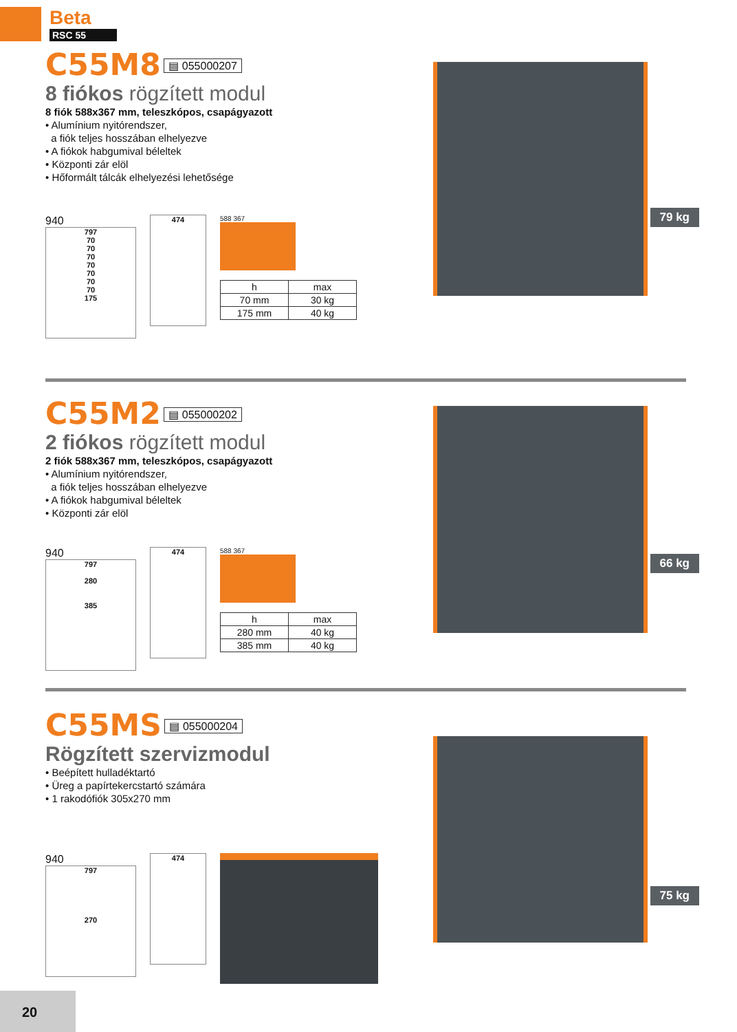Beta
RSC 55
C55M8
▤ 055000207
8 fiókos rögzített modul
8 fiók 588x367 mm, teleszkópos, csapágyazott
• Alumínium nyitórendszer,
a fiók teljes hosszában elhelyezve
• A fiókok habgumival béleltek
• Központi zár elöl
• Hőformált tálcák elhelyezési lehetősége
940
797
70
70
70
70
70
70
70
175
474
588 367
| h | max |
| --- | --- |
| 70 mm | 30 kg |
| 175 mm | 40 kg |
79 kg
C55M2
▤ 055000202
2 fiókos rögzített modul
2 fiók 588x367 mm, teleszkópos, csapágyazott
• Alumínium nyitórendszer,
a fiók teljes hosszában elhelyezve
• A fiókok habgumival béleltek
• Központi zár elöl
940
797
280
385
474
588 367
| h | max |
| --- | --- |
| 280 mm | 40 kg |
| 385 mm | 40 kg |
66 kg
C55MS
▤ 055000204
Rögzített szervizmodul
• Beépített hulladéktartó
• Üreg a papírtekercstartó számára
• 1 rakodófiók 305x270 mm
940
797
270
474
75 kg
20